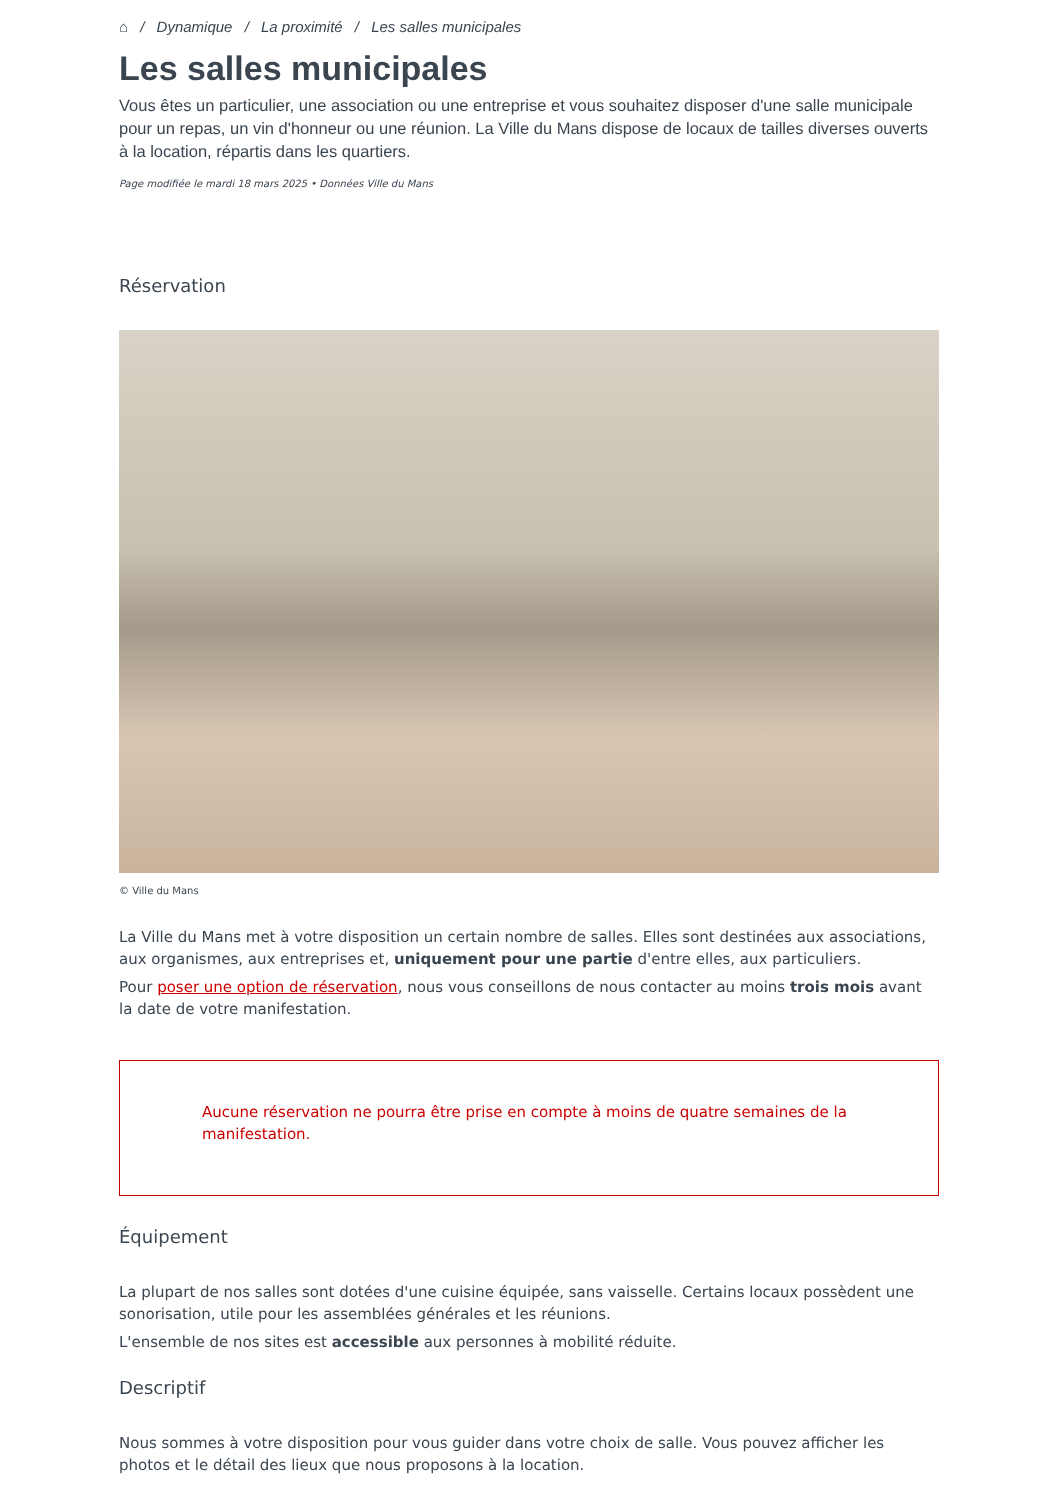⌂ / Dynamique / La proximité / Les salles municipales
Les salles municipales
Vous êtes un particulier, une association ou une entreprise et vous souhaitez disposer d'une salle municipale pour un repas, un vin d'honneur ou une réunion. La Ville du Mans dispose de locaux de tailles diverses ouverts à la location, répartis dans les quartiers.
Page modifiée le mardi 18 mars 2025 • Données Ville du Mans
Réservation
© Ville du Mans
La Ville du Mans met à votre disposition un certain nombre de salles. Elles sont destinées aux associations, aux organismes, aux entreprises et, uniquement pour une partie d'entre elles, aux particuliers.
Pour poser une option de réservation, nous vous conseillons de nous contacter au moins trois mois avant la date de votre manifestation.
Aucune réservation ne pourra être prise en compte à moins de quatre semaines de la manifestation.
Équipement
La plupart de nos salles sont dotées d'une cuisine équipée, sans vaisselle. Certains locaux possèdent une sonorisation, utile pour les assemblées générales et les réunions.
L'ensemble de nos sites est accessible aux personnes à mobilité réduite.
Descriptif
Nous sommes à votre disposition pour vous guider dans votre choix de salle. Vous pouvez afficher les photos et le détail des lieux que nous proposons à la location.